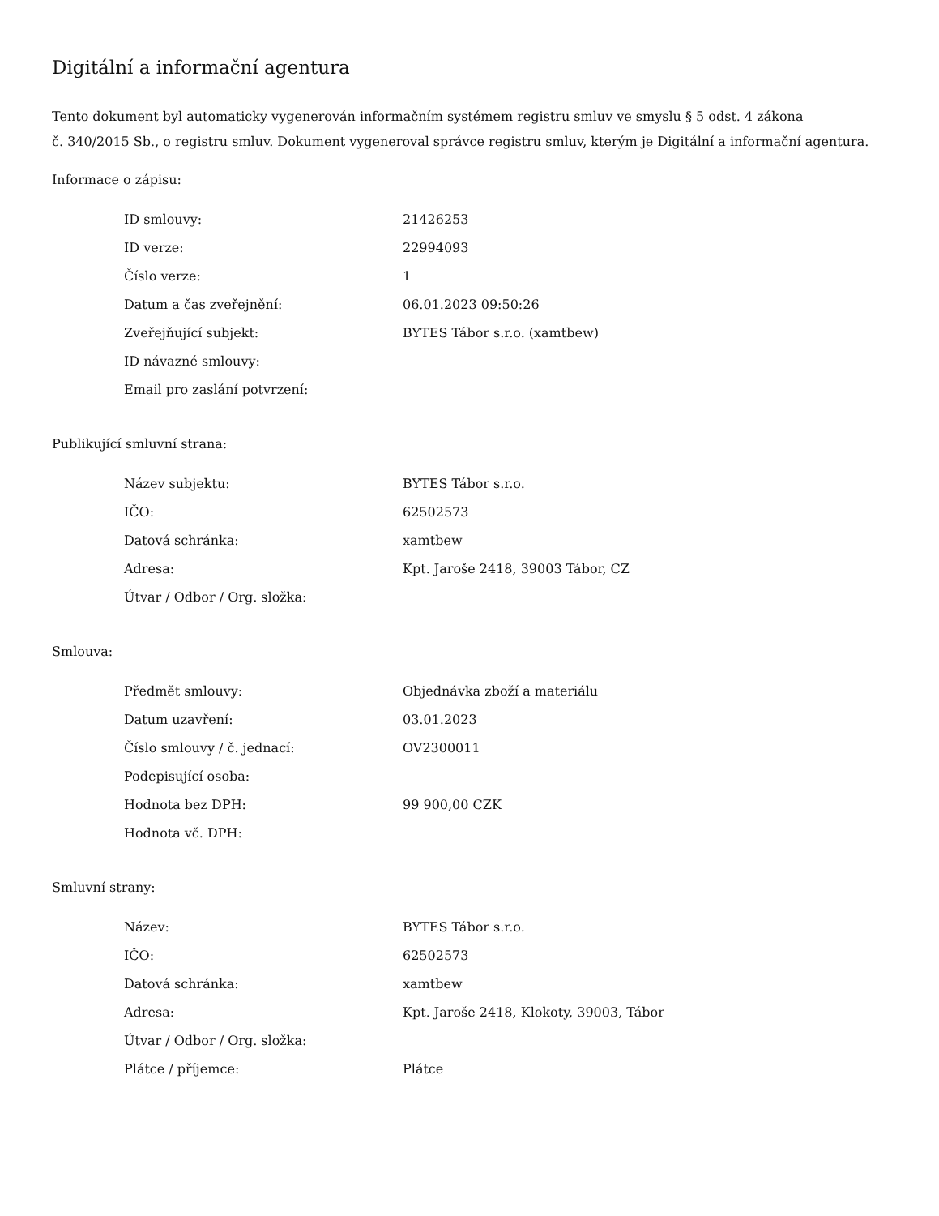Digitální a informační agentura
Tento dokument byl automaticky vygenerován informačním systémem registru smluv ve smyslu § 5 odst. 4 zákona
č. 340/2015 Sb., o registru smluv. Dokument vygeneroval správce registru smluv, kterým je Digitální a informační agentura.
Informace o zápisu:
| ID smlouvy: | 21426253 |
| ID verze: | 22994093 |
| Číslo verze: | 1 |
| Datum a čas zveřejnění: | 06.01.2023 09:50:26 |
| Zveřejňující subjekt: | BYTES Tábor s.r.o. (xamtbew) |
| ID návazné smlouvy: | |
| Email pro zaslání potvrzení: | |
Publikující smluvní strana:
| Název subjektu: | BYTES Tábor s.r.o. |
| IČO: | 62502573 |
| Datová schránka: | xamtbew |
| Adresa: | Kpt. Jaroše 2418, 39003 Tábor, CZ |
| Útvar / Odbor / Org. složka: | |
Smlouva:
| Předmět smlouvy: | Objednávka zboží a materiálu |
| Datum uzavření: | 03.01.2023 |
| Číslo smlouvy / č. jednací: | OV2300011 |
| Podepisující osoba: | |
| Hodnota bez DPH: | 99 900,00 CZK |
| Hodnota vč. DPH: | |
Smluvní strany:
| Název: | BYTES Tábor s.r.o. |
| IČO: | 62502573 |
| Datová schránka: | xamtbew |
| Adresa: | Kpt. Jaroše 2418, Klokoty, 39003, Tábor |
| Útvar / Odbor / Org. složka: | |
| Plátce / příjemce: | Plátce |